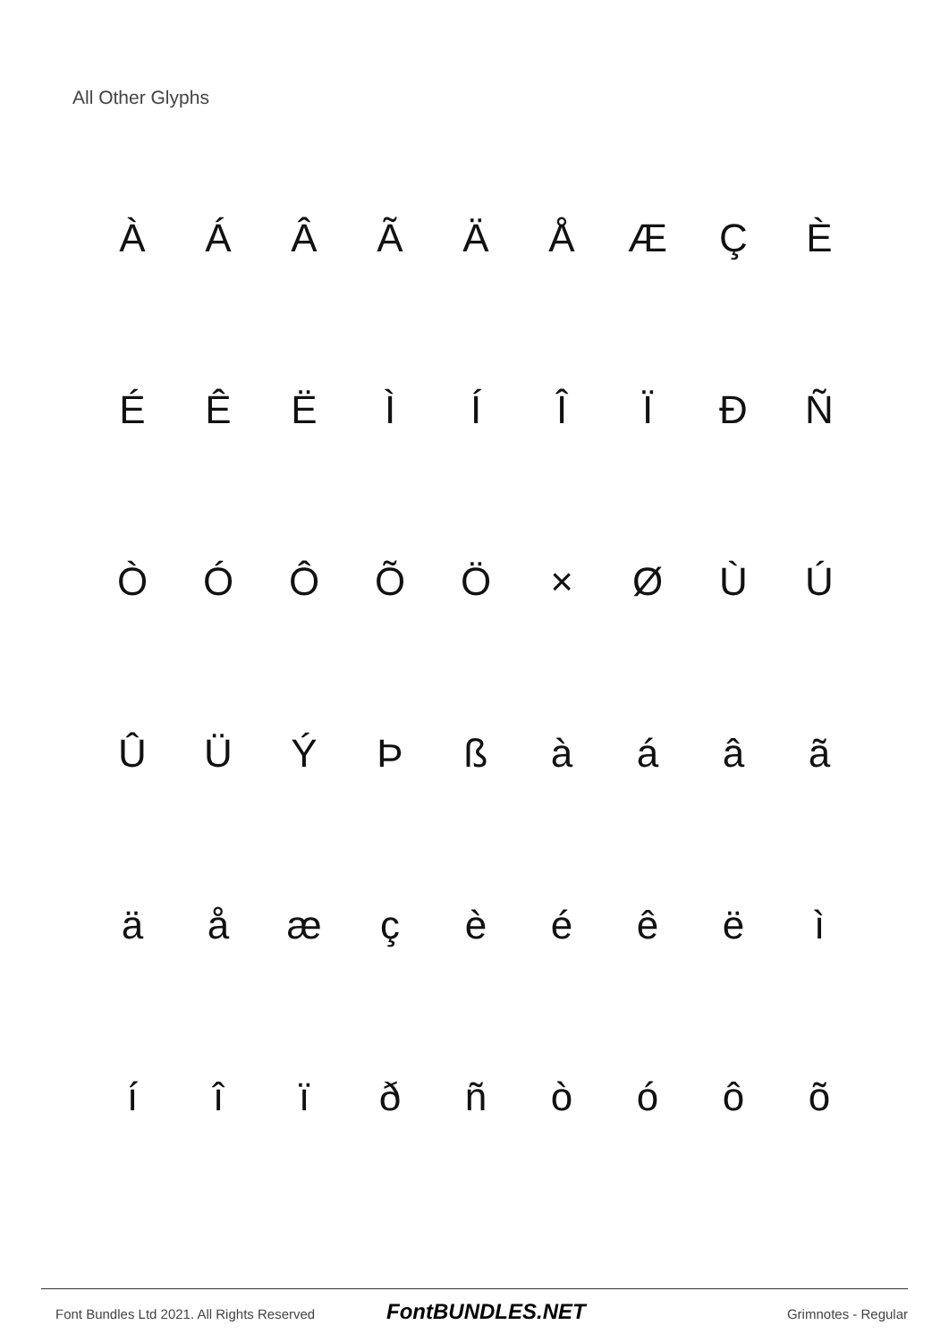All Other Glyphs
| À | Á | Â | Ã | Ä | Å | Æ | Ç | È |
| É | Ê | Ë | Ì | Í | Î | Ï | Ð | Ñ |
| Ò | Ó | Ô | Õ | Ö | × | Ø | Ù | Ú |
| Û | Ü | Ý | Þ | ß | à | á | â | ã |
| ä | å | æ | ç | è | é | ê | ë | ì |
| í | î | ï | ð | ñ | ò | ó | ô | õ |
Font Bundles Ltd 2021. All Rights Reserved
FontBUNDLES.NET Grimnotes - Regular